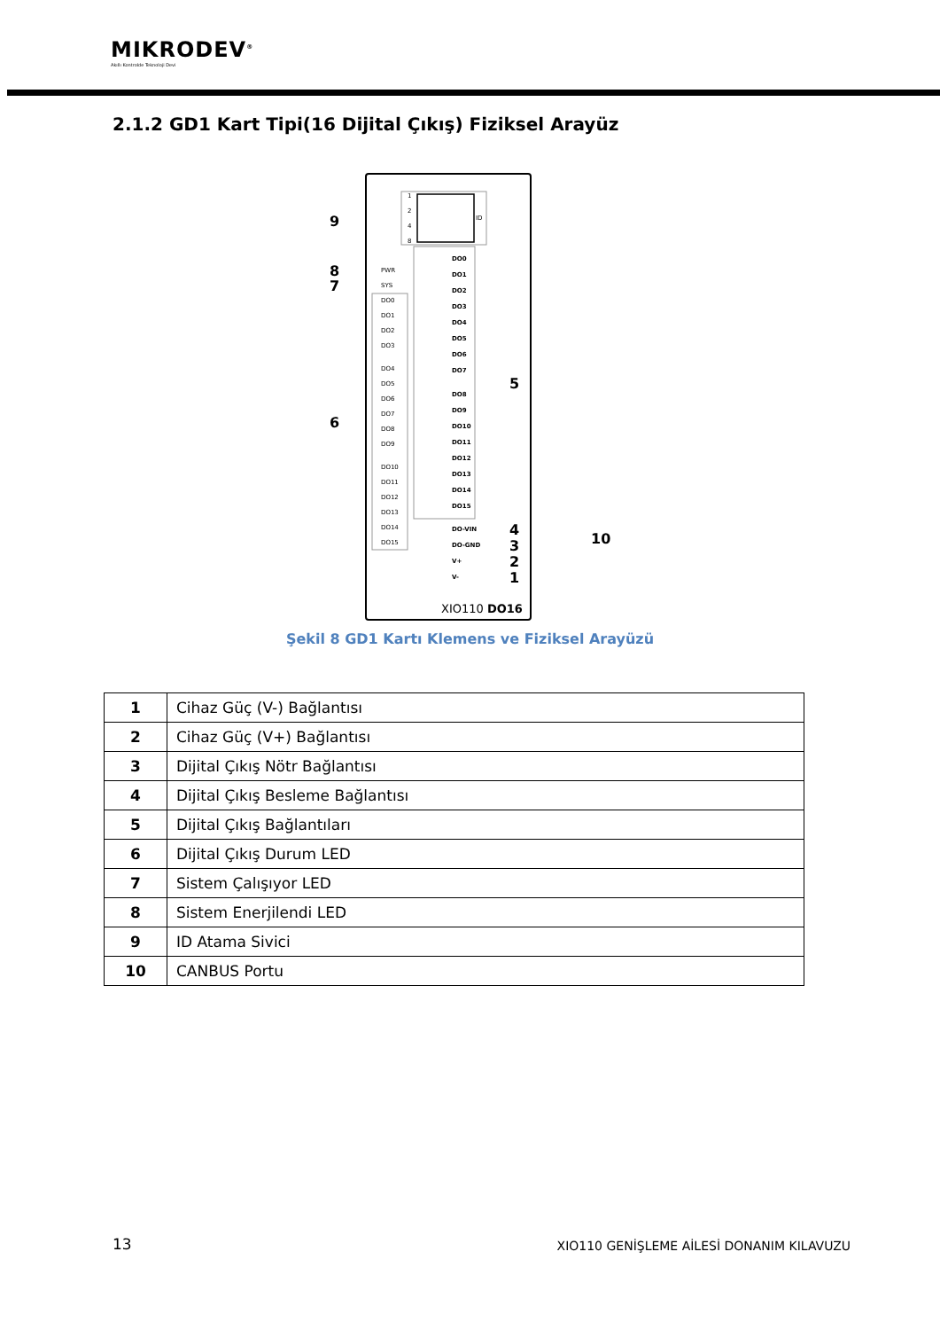MIKRODEV<sup>®</sup>
Akıllı Kontrolde Teknoloji Devi
2.1.2 GD1 Kart Tipi(16 Dijital Çıkış) Fiziksel Arayüz
1
2
4
8
ID
PWR
SYS
DO0
DO1
DO2
DO3
DO4
DO5
DO6
DO7
DO8
DO9
DO10
DO11
DO12
DO13
DO14
DO15
DO0
DO1
DO2
DO3
DO4
DO5
DO6
DO7
DO8
DO9
DO10
DO11
DO12
DO13
DO14
DO15
DO-VIN
DO-GND
V+
V-
9
8
7
6
5
4
3
2
1
10
XIO110 DO16
Şekil 8 GD1 Kartı Klemens ve Fiziksel Arayüzü
| 1 | Cihaz Güç (V-) Bağlantısı |
| 2 | Cihaz Güç (V+) Bağlantısı |
| 3 | Dijital Çıkış Nötr Bağlantısı |
| 4 | Dijital Çıkış Besleme Bağlantısı |
| 5 | Dijital Çıkış Bağlantıları |
| 6 | Dijital Çıkış Durum LED |
| 7 | Sistem Çalışıyor LED |
| 8 | Sistem Enerjilendi LED |
| 9 | ID Atama Sivici |
| 10 | CANBUS Portu |
13
XIO110 GENİŞLEME AİLESİ DONANIM KILAVUZU